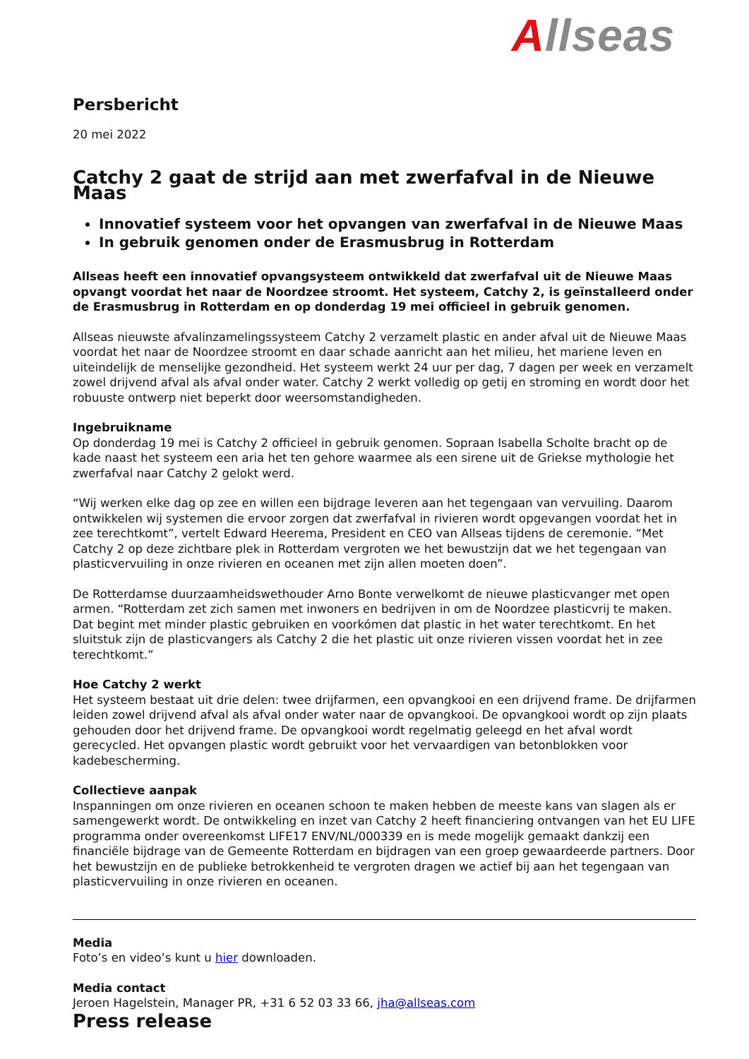Allseas
Persbericht
20 mei 2022
Catchy 2 gaat de strijd aan met zwerfafval in de Nieuwe Maas
Innovatief systeem voor het opvangen van zwerfafval in de Nieuwe Maas
In gebruik genomen onder de Erasmusbrug in Rotterdam
Allseas heeft een innovatief opvangsysteem ontwikkeld dat zwerfafval uit de Nieuwe Maas opvangt voordat het naar de Noordzee stroomt. Het systeem, Catchy 2, is geïnstalleerd onder de Erasmusbrug in Rotterdam en op donderdag 19 mei officieel in gebruik genomen.
Allseas nieuwste afvalinzamelingssysteem Catchy 2 verzamelt plastic en ander afval uit de Nieuwe Maas voordat het naar de Noordzee stroomt en daar schade aanricht aan het milieu, het mariene leven en uiteindelijk de menselijke gezondheid. Het systeem werkt 24 uur per dag, 7 dagen per week en verzamelt zowel drijvend afval als afval onder water. Catchy 2 werkt volledig op getij en stroming en wordt door het robuuste ontwerp niet beperkt door weersomstandigheden.
Ingebruikname
Op donderdag 19 mei is Catchy 2 officieel in gebruik genomen. Sopraan Isabella Scholte bracht op de kade naast het systeem een aria het ten gehore waarmee als een sirene uit de Griekse mythologie het zwerfafval naar Catchy 2 gelokt werd.
“Wij werken elke dag op zee en willen een bijdrage leveren aan het tegengaan van vervuiling. Daarom ontwikkelen wij systemen die ervoor zorgen dat zwerfafval in rivieren wordt opgevangen voordat het in zee terechtkomt”, vertelt Edward Heerema, President en CEO van Allseas tijdens de ceremonie. “Met Catchy 2 op deze zichtbare plek in Rotterdam vergroten we het bewustzijn dat we het tegengaan van plasticvervuiling in onze rivieren en oceanen met zijn allen moeten doen”.
De Rotterdamse duurzaamheidswethouder Arno Bonte verwelkomt de nieuwe plasticvanger met open armen. “Rotterdam zet zich samen met inwoners en bedrijven in om de Noordzee plasticvrij te maken. Dat begint met minder plastic gebruiken en voorkómen dat plastic in het water terechtkomt. En het sluitstuk zijn de plasticvangers als Catchy 2 die het plastic uit onze rivieren vissen voordat het in zee terechtkomt.”
Hoe Catchy 2 werkt
Het systeem bestaat uit drie delen: twee drijfarmen, een opvangkooi en een drijvend frame. De drijfarmen leiden zowel drijvend afval als afval onder water naar de opvangkooi. De opvangkooi wordt op zijn plaats gehouden door het drijvend frame. De opvangkooi wordt regelmatig geleegd en het afval wordt gerecycled. Het opvangen plastic wordt gebruikt voor het vervaardigen van betonblokken voor kadebescherming.
Collectieve aanpak
Inspanningen om onze rivieren en oceanen schoon te maken hebben de meeste kans van slagen als er samengewerkt wordt. De ontwikkeling en inzet van Catchy 2 heeft financiering ontvangen van het EU LIFE programma onder overeenkomst LIFE17 ENV/NL/000339 en is mede mogelijk gemaakt dankzij een financiële bijdrage van de Gemeente Rotterdam en bijdragen van een groep gewaardeerde partners. Door het bewustzijn en de publieke betrokkenheid te vergroten dragen we actief bij aan het tegengaan van plasticvervuiling in onze rivieren en oceanen.
Media
Foto’s en video’s kunt u hier downloaden.
Media contact
Jeroen Hagelstein, Manager PR, +31 6 52 03 33 66, jha@allseas.com
Press release